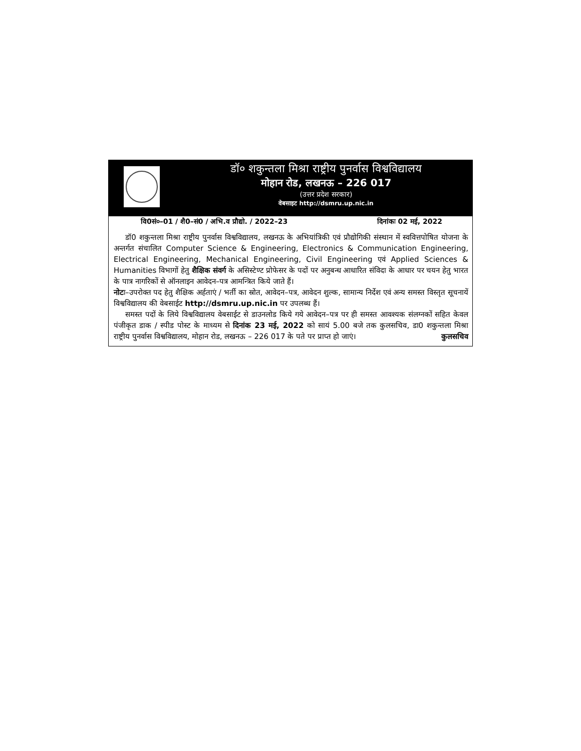डॉ० शकुन्तला मिश्रा राष्ट्रीय पुनर्वास विश्वविद्यालय
मोहान रोड, लखनऊ – 226 017
(उत्तर प्रदेश सरकार)
वेबसाइट http://dsmru.up.nic.in
वि0सं०–01 / शै0–सं0 / अभि.व प्रौद्यो. / 2022–23 दिनांकः 02 मई, 2022
डॉ0 शकुन्तला मिश्रा राष्ट्रीय पुनर्वास विश्वविद्यालय, लखनऊ के अभियांत्रिकी एवं प्रौद्योगिकी संस्थान में स्ववित्तपोषित योजना के अन्तर्गत संचालित Computer Science & Engineering, Electronics & Communication Engineering, Electrical Engineering, Mechanical Engineering, Civil Engineering एवं Applied Sciences & Humanities विभागों हेतु शैक्षिक संवर्ग के असिस्टेण्ट प्रोफेसर के पदों पर अनुबन्ध आधारित संविदा के आधार पर चयन हेतु भारत के पात्र नागरिकों से ऑनलाइन आवेदन–पत्र आमन्त्रित किये जाते हैं।
नोटः–उपरोक्त पद हेतु शैक्षिक अर्हताएं / भर्ती का स्रोत, आवेदन–पत्र, आवेदन शुल्क, सामान्य निर्देश एवं अन्य समस्त विस्तृत सूचनायें विश्वविद्यालय की वेबसाईट http://dsmru.up.nic.in पर उपलब्ध हैं।
समस्त पदों के लिये विश्वविद्यालय वेबसाईट से डाउनलोड किये गये आवेदन–पत्र पर ही समस्त आवश्यक संलग्नकों सहित केवल पंजीकृत डाक / स्पीड पोस्ट के माध्यम से दिनांक 23 मई, 2022 को सायं 5.00 बजे तक कुलसचिव, डा0 शकुन्तला मिश्रा राष्ट्रीय पुनर्वास विश्वविद्यालय, मोहान रोड, लखनऊ – 226 017 के पते पर प्राप्त हो जाएं। कुलसचिव